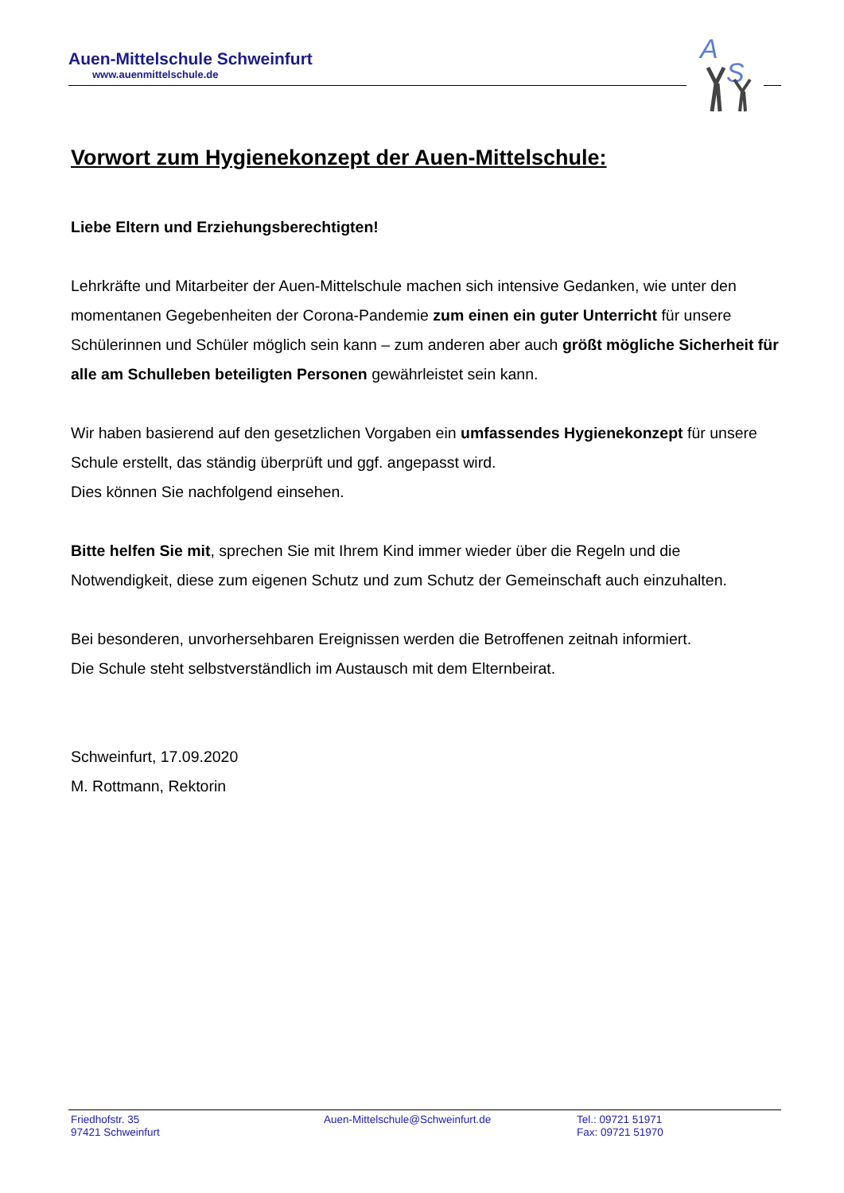Auen-Mittelschule Schweinfurt
www.auenmittelschule.de
A
S
Vorwort zum Hygienekonzept der Auen-Mittelschule:
Liebe Eltern und Erziehungsberechtigten!
Lehrkräfte und Mitarbeiter der Auen-Mittelschule machen sich intensive Gedanken, wie unter den momentanen Gegebenheiten der Corona-Pandemie zum einen ein guter Unterricht für unsere Schülerinnen und Schüler möglich sein kann – zum anderen aber auch größt mögliche Sicherheit für alle am Schulleben beteiligten Personen gewährleistet sein kann.
Wir haben basierend auf den gesetzlichen Vorgaben ein umfassendes Hygienekonzept für unsere Schule erstellt, das ständig überprüft und ggf. angepasst wird.
Dies können Sie nachfolgend einsehen.
Bitte helfen Sie mit, sprechen Sie mit Ihrem Kind immer wieder über die Regeln und die Notwendigkeit, diese zum eigenen Schutz und zum Schutz der Gemeinschaft auch einzuhalten.
Bei besonderen, unvorhersehbaren Ereignissen werden die Betroffenen zeitnah informiert.
Die Schule steht selbstverständlich im Austausch mit dem Elternbeirat.
Schweinfurt, 17.09.2020
M. Rottmann, Rektorin
Friedhofstr. 35
97421 Schweinfurt
Auen-Mittelschule@Schweinfurt.de Tel.: 09721 51971
Fax: 09721 51970